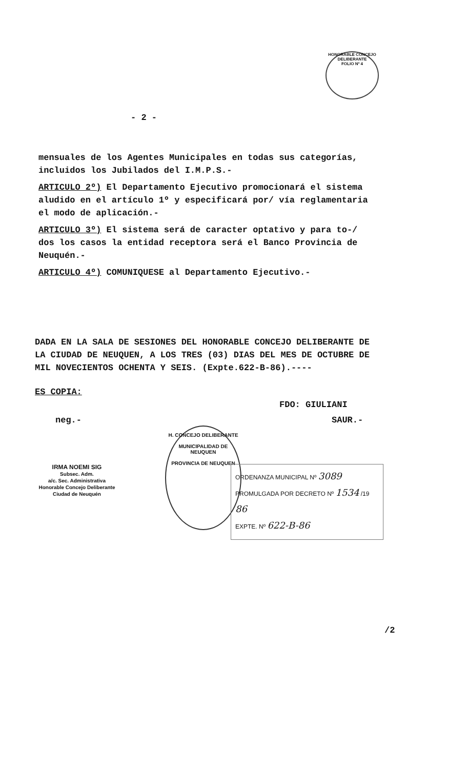HONORABLE CONCEJO DELIBERANTE
FOLIO Nº 4
- 2 -
mensuales de los Agentes Municipales en todas sus categorías, incluidos los Jubilados del I.M.P.S.-
ARTICULO 2º) El Departamento Ejecutivo promocionará el sistema aludido en el artículo 1º y especificará por/ vía reglamentaria el modo de aplicación.-
ARTICULO 3º) El sistema será de caracter optativo y para to-/ dos los casos la entidad receptora será el Banco Provincia de Neuquén.-
ARTICULO 4º) COMUNIQUESE al Departamento Ejecutivo.-
DADA EN LA SALA DE SESIONES DEL HONORABLE CONCEJO DELIBERANTE DE LA CIUDAD DE NEUQUEN, A LOS TRES (03) DIAS DEL MES DE OCTUBRE DE MIL NOVECIENTOS OCHENTA Y SEIS. (Expte.622-B-86).----
ES COPIA:
FDO: GIULIANI
SAUR.-
neg.-
IRMA NOEMI SIG
Subsec. Adm.
a/c. Sec. Administrativa
Honorable Concejo Deliberante
Ciudad de Neuquén
H. CONCEJO DELIBERANTE
MUNICIPALIDAD DE NEUQUEN
PROVINCIA DE NEUQUEN
ORDENANZA MUNICIPAL Nº 3089
PROMULGADA POR DECRETO Nº 1534 /19 86
EXPTE. Nº 622-B-86
/2